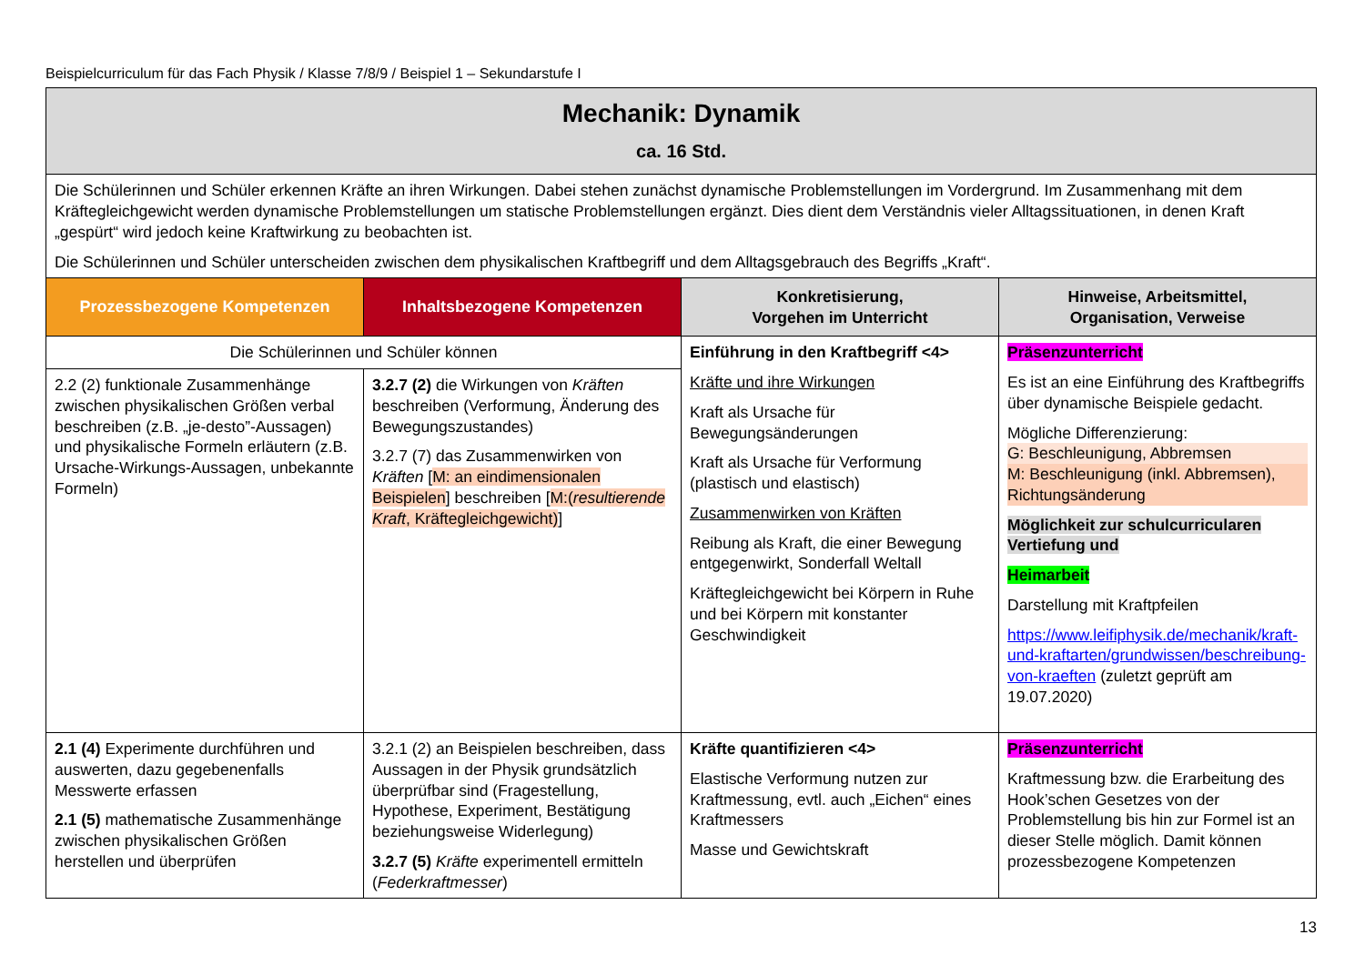Beispielcurriculum für das Fach Physik / Klasse 7/8/9 / Beispiel 1 – Sekundarstufe I
| Mechanik: Dynamik ca. 16 Std. | | | |
| Die Schülerinnen und Schüler erkennen Kräfte an ihren Wirkungen. Dabei stehen zunächst dynamische Problemstellungen im Vordergrund. Im Zusammenhang mit dem Kräftegleichgewicht werden dynamische Problemstellungen um statische Problemstellungen ergänzt. Dies dient dem Verständnis vieler Alltagssituationen, in denen Kraft „gespürt“ wird jedoch keine Kraftwirkung zu beobachten ist. Die Schülerinnen und Schüler unterscheiden zwischen dem physikalischen Kraftbegriff und dem Alltagsgebrauch des Begriffs „Kraft“. | | | |
| Prozessbezogene Kompetenzen | Inhaltsbezogene Kompetenzen | Konkretisierung, Vorgehen im Unterricht | Hinweise, Arbeitsmittel, Organisation, Verweise |
| Die Schülerinnen und Schüler können | | Einführung in den Kraftbegriff <4> Kräfte und ihre Wirkungen Kraft als Ursache für Bewegungsänderungen Kraft als Ursache für Verformung (plastisch und elastisch) Zusammenwirken von Kräften Reibung als Kraft, die einer Bewegung entgegenwirkt, Sonderfall Weltall Kräftegleichgewicht bei Körpern in Ruhe und bei Körpern mit konstanter Geschwindigkeit | Präsenzunterricht Es ist an eine Einführung des Kraftbegriffs über dynamische Beispiele gedacht. Mögliche Differenzierung: G: Beschleunigung, Abbremsen M: Beschleunigung (inkl. Abbremsen), Richtungsänderung Möglichkeit zur schulcurricularen Vertiefung und Heimarbeit Darstellung mit Kraftpfeilen https://www.leifiphysik.de/mechanik/kraft-und-kraftarten/grundwissen/beschreibung-von-kraeften (zuletzt geprüft am 19.07.2020) |
| 2.2 (2) funktionale Zusammenhänge zwischen physikalischen Größen verbal beschreiben (z.B. „je-desto”-Aussagen) und physikalische Formeln erläutern (z.B. Ursache-Wirkungs-Aussagen, unbekannte Formeln) | 3.2.7 (2) die Wirkungen von Kräften beschreiben (Verformung, Änderung des Bewegungszustandes) 3.2.7 (7) das Zusammenwirken von Kräften [ M: an eindimensionalen Beispielen ] beschreiben [ M:( resultierende Kraft , Kräftegleichgewicht) ] | | |
| 2.1 (4) Experimente durchführen und auswerten, dazu gegebenenfalls Messwerte erfassen 2.1 (5) mathematische Zusammenhänge zwischen physikalischen Größen herstellen und überprüfen | 3.2.1 (2) an Beispielen beschreiben, dass Aussagen in der Physik grundsätzlich überprüfbar sind (Fragestellung, Hypothese, Experiment, Bestätigung beziehungsweise Widerlegung) 3.2.7 (5) Kräfte experimentell ermitteln ( Federkraftmesser ) | Kräfte quantifizieren <4> Elastische Verformung nutzen zur Kraftmessung, evtl. auch „Eichen“ eines Kraftmessers Masse und Gewichtskraft | Präsenzunterricht Kraftmessung bzw. die Erarbeitung des Hook’schen Gesetzes von der Problemstellung bis hin zur Formel ist an dieser Stelle möglich. Damit können prozessbezogene Kompetenzen |
13